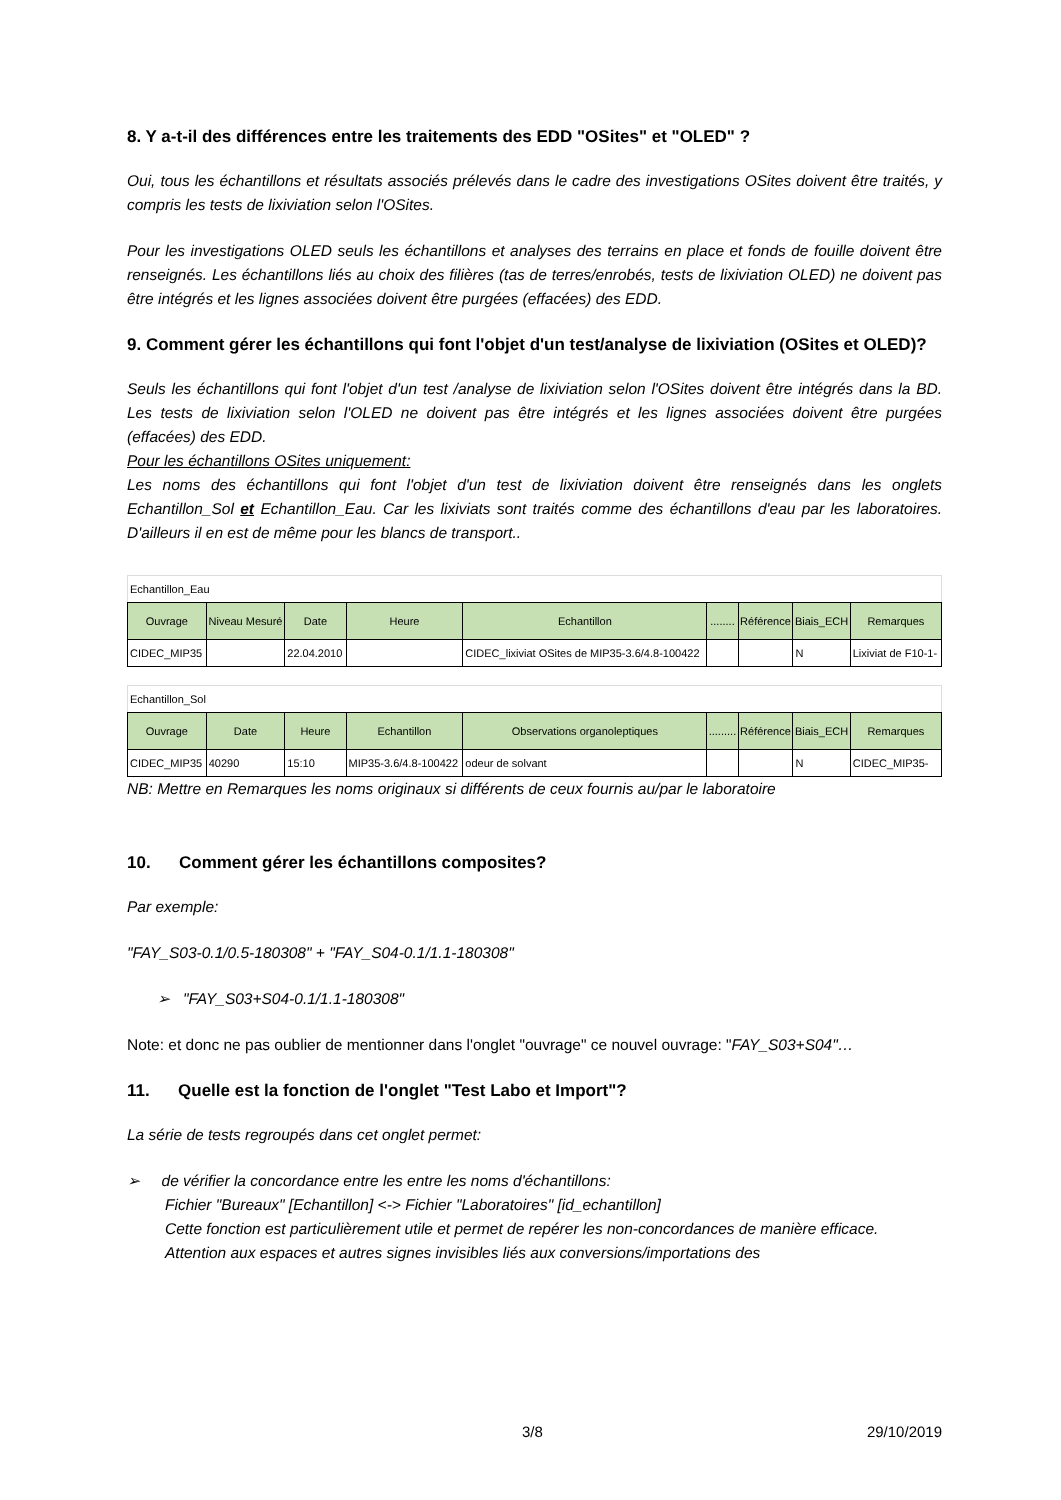8. Y a-t-il des différences entre les traitements des EDD "OSites" et "OLED" ?
Oui, tous les échantillons et résultats associés prélevés dans le cadre des investigations OSites doivent être traités, y compris les tests de lixiviation selon l'OSites.
Pour les investigations OLED seuls les échantillons et analyses des terrains en place et fonds de fouille doivent être renseignés. Les échantillons liés au choix des filières (tas de terres/enrobés, tests de lixiviation OLED) ne doivent pas être intégrés et les lignes associées doivent être purgées (effacées) des EDD.
9. Comment gérer les échantillons qui font l'objet d'un test/analyse de lixiviation (OSites et OLED)?
Seuls les échantillons qui font l'objet d'un test /analyse de lixiviation selon l'OSites doivent être intégrés dans la BD. Les tests de lixiviation selon l'OLED ne doivent pas être intégrés et les lignes associées doivent être purgées (effacées) des EDD.
Pour les échantillons OSites uniquement:
Les noms des échantillons qui font l'objet d'un test de lixiviation doivent être renseignés dans les onglets Echantillon_Sol et Echantillon_Eau. Car les lixiviats sont traités comme des échantillons d'eau par les laboratoires. D'ailleurs il en est de même pour les blancs de transport..
| Echantillon_Eau | | | | | | | | |
| Ouvrage | Niveau Mesuré | Date | Heure | Echantillon | ........ | Référence | Biais_ECH | Remarques |
| CIDEC_MIP35 | | 22.04.2010 | | CIDEC_lixiviat OSites de MIP35-3.6/4.8-100422 | | | N | Lixiviat de F10-1- |
| Echantillon_Sol | | | | | | | | |
| Ouvrage | Date | Heure | Echantillon | Observations organoleptiques | ......... | Référence | Biais_ECH | Remarques |
| CIDEC_MIP35 | 40290 | 15:10 | MIP35-3.6/4.8-100422 | odeur de solvant | | | N | CIDEC_MIP35- |
NB: Mettre en Remarques les noms originaux si différents de ceux fournis au/par le laboratoire
10. Comment gérer les échantillons composites?
Par exemple:
"FAY_S03-0.1/0.5-180308" + "FAY_S04-0.1/1.1-180308"
➢ "FAY_S03+S04-0.1/1.1-180308"
Note: et donc ne pas oublier de mentionner dans l'onglet "ouvrage" ce nouvel ouvrage: "FAY_S03+S04"…
11. Quelle est la fonction de l'onglet "Test Labo et Import"?
La série de tests regroupés dans cet onglet permet:
➢ de vérifier la concordance entre les entre les noms d'échantillons:
Fichier "Bureaux" [Echantillon] <-> Fichier "Laboratoires" [id_echantillon]
Cette fonction est particulièrement utile et permet de repérer les non-concordances de manière efficace. Attention aux espaces et autres signes invisibles liés aux conversions/importations des
3/8 29/10/2019